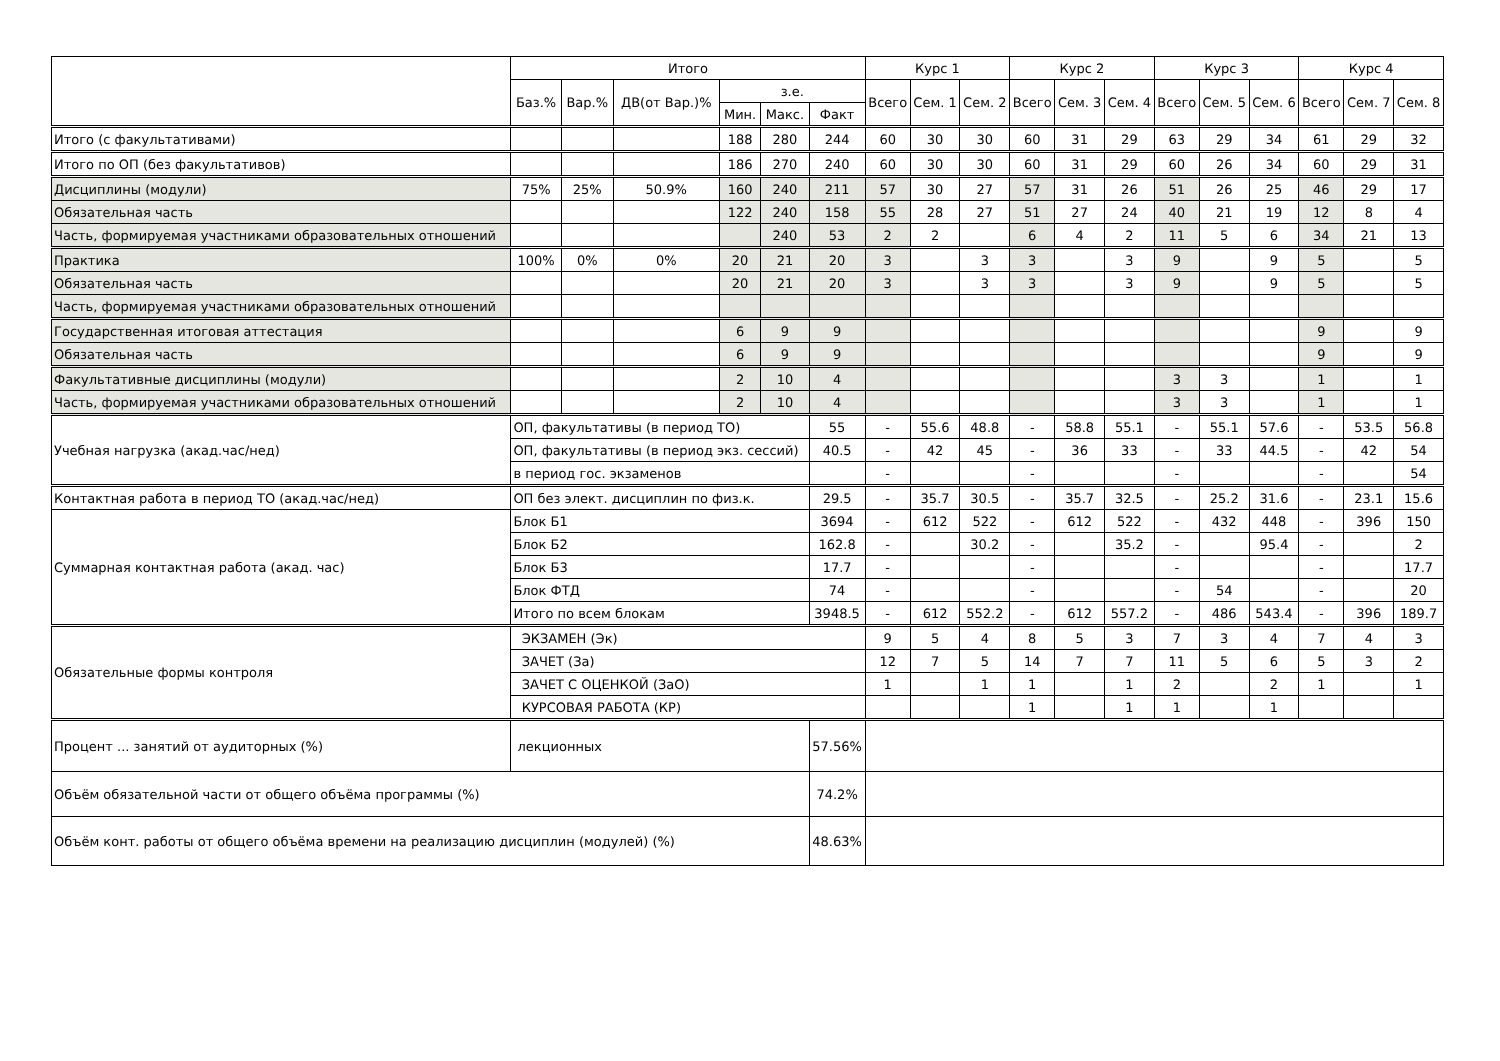| | Итого | | | | | | Курс 1 | | | Курс 2 | | | Курс 3 | | | Курс 4 | | |
| --- | --- | --- | --- | --- | --- | --- | --- | --- | --- | --- | --- | --- | --- | --- | --- | --- | --- | --- |
| | Баз.% | Вар.% | ДВ(от Вар.)% | з.е. | | | Всего | Сем. 1 | Сем. 2 | Всего | Сем. 3 | Сем. 4 | Всего | Сем. 5 | Сем. 6 | Всего | Сем. 7 | Сем. 8 |
| | | | | Мин. | Макс. | Факт | | | | | | | | | | | | |
| Итого (с факультативами) | | | | 188 | 280 | 244 | 60 | 30 | 30 | 60 | 31 | 29 | 63 | 29 | 34 | 61 | 29 | 32 |
| Итого по ОП (без факультативов) | | | | 186 | 270 | 240 | 60 | 30 | 30 | 60 | 31 | 29 | 60 | 26 | 34 | 60 | 29 | 31 |
| Дисциплины (модули) | 75% | 25% | 50.9% | 160 | 240 | 211 | 57 | 30 | 27 | 57 | 31 | 26 | 51 | 26 | 25 | 46 | 29 | 17 |
| Обязательная часть | | | | 122 | 240 | 158 | 55 | 28 | 27 | 51 | 27 | 24 | 40 | 21 | 19 | 12 | 8 | 4 |
| Часть, формируемая участниками образовательных отношений | | | | | 240 | 53 | 2 | 2 | | 6 | 4 | 2 | 11 | 5 | 6 | 34 | 21 | 13 |
| Практика | 100% | 0% | 0% | 20 | 21 | 20 | 3 | | 3 | 3 | | 3 | 9 | | 9 | 5 | | 5 |
| Обязательная часть | | | | 20 | 21 | 20 | 3 | | 3 | 3 | | 3 | 9 | | 9 | 5 | | 5 |
| Часть, формируемая участниками образовательных отношений | | | | | | | | | | | | | | | | | | |
| Государственная итоговая аттестация | | | | 6 | 9 | 9 | | | | | | | | | | 9 | | 9 |
| Обязательная часть | | | | 6 | 9 | 9 | | | | | | | | | | 9 | | 9 |
| Факультативные дисциплины (модули) | | | | 2 | 10 | 4 | | | | | | | 3 | 3 | | 1 | | 1 |
| Часть, формируемая участниками образовательных отношений | | | | 2 | 10 | 4 | | | | | | | 3 | 3 | | 1 | | 1 |
| Учебная нагрузка (акад.час/нед) | ОП, факультативы (в период ТО) | | | | | 55 | - | 55.6 | 48.8 | - | 58.8 | 55.1 | - | 55.1 | 57.6 | - | 53.5 | 56.8 |
| | ОП, факультативы (в период экз. сессий) | | | | | 40.5 | - | 42 | 45 | - | 36 | 33 | - | 33 | 44.5 | - | 42 | 54 |
| | в период гос. экзаменов | | | | | | - | | | - | | | - | | | - | | 54 |
| Контактная работа в период ТО (акад.час/нед) | ОП без элект. дисциплин по физ.к. | | | | | 29.5 | - | 35.7 | 30.5 | - | 35.7 | 32.5 | - | 25.2 | 31.6 | - | 23.1 | 15.6 |
| Суммарная контактная работа (акад. час) | Блок Б1 | | | | | 3694 | - | 612 | 522 | - | 612 | 522 | - | 432 | 448 | - | 396 | 150 |
| | Блок Б2 | | | | | 162.8 | - | | 30.2 | - | | 35.2 | - | | 95.4 | - | | 2 |
| | Блок Б3 | | | | | 17.7 | - | | | - | | | - | | | - | | 17.7 |
| | Блок ФТД | | | | | 74 | - | | | - | | | - | 54 | | - | | 20 |
| | Итого по всем блокам | | | | | 3948.5 | - | 612 | 552.2 | - | 612 | 557.2 | - | 486 | 543.4 | - | 396 | 189.7 |
| Обязательные формы контроля | ЭКЗАМЕН (Эк) | | | | | | 9 | 5 | 4 | 8 | 5 | 3 | 7 | 3 | 4 | 7 | 4 | 3 |
| | ЗАЧЕТ (За) | | | | | | 12 | 7 | 5 | 14 | 7 | 7 | 11 | 5 | 6 | 5 | 3 | 2 |
| | ЗАЧЕТ С ОЦЕНКОЙ (ЗаО) | | | | | | 1 | | 1 | 1 | | 1 | 2 | | 2 | 1 | | 1 |
| | КУРСОВАЯ РАБОТА (КР) | | | | | | | | | 1 | | 1 | 1 | | 1 | | | |
| Процент ... занятий от аудиторных (%) | лекционных | | | | | 57.56% | | | | | | | | | | | | |
| Объём обязательной части от общего объёма программы (%) | | | | | | 74.2% | | | | | | | | | | | | |
| Объём конт. работы от общего объёма времени на реализацию дисциплин (модулей) (%) | | | | | | 48.63% | | | | | | | | | | | | |